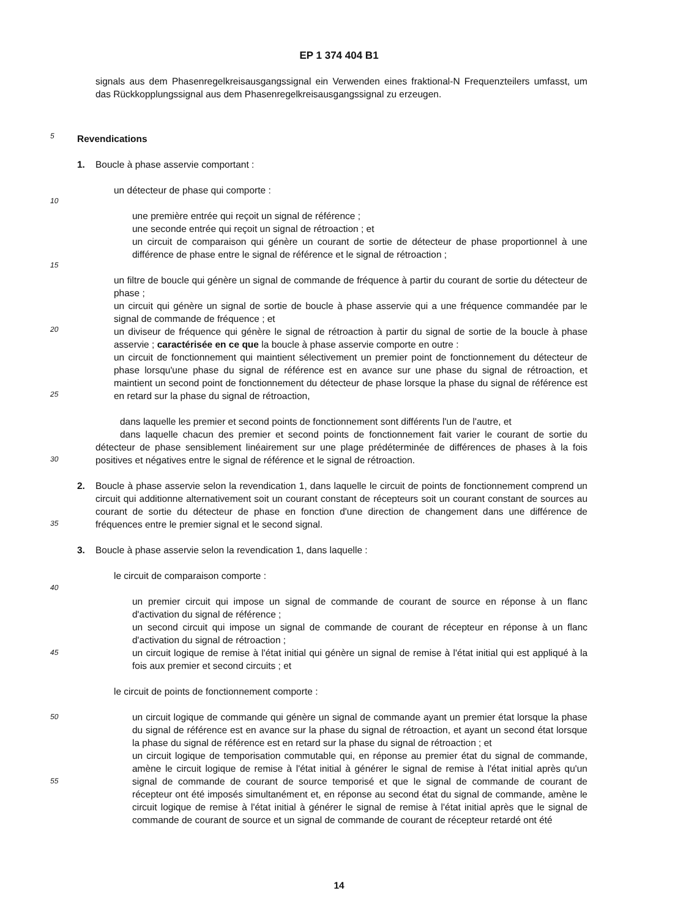EP 1 374 404 B1
signals aus dem Phasenregelkreisausgangssignal ein Verwenden eines fraktional-N Frequenzteilers umfasst, um das Rückkopplungssignal aus dem Phasenregelkreisausgangssignal zu erzeugen.
Revendications
1. Boucle à phase asservie comportant :
un détecteur de phase qui comporte :
une première entrée qui reçoit un signal de référence ;
une seconde entrée qui reçoit un signal de rétroaction ; et
un circuit de comparaison qui génère un courant de sortie de détecteur de phase proportionnel à une différence de phase entre le signal de référence et le signal de rétroaction ;
un filtre de boucle qui génère un signal de commande de fréquence à partir du courant de sortie du détecteur de phase ;
un circuit qui génère un signal de sortie de boucle à phase asservie qui a une fréquence commandée par le signal de commande de fréquence ; et
un diviseur de fréquence qui génère le signal de rétroaction à partir du signal de sortie de la boucle à phase asservie ; caractérisée en ce que la boucle à phase asservie comporte en outre :
un circuit de fonctionnement qui maintient sélectivement un premier point de fonctionnement du détecteur de phase lorsqu'une phase du signal de référence est en avance sur une phase du signal de rétroaction, et maintient un second point de fonctionnement du détecteur de phase lorsque la phase du signal de référence est en retard sur la phase du signal de rétroaction,
dans laquelle les premier et second points de fonctionnement sont différents l'un de l'autre, et
dans laquelle chacun des premier et second points de fonctionnement fait varier le courant de sortie du détecteur de phase sensiblement linéairement sur une plage prédéterminée de différences de phases à la fois positives et négatives entre le signal de référence et le signal de rétroaction.
2. Boucle à phase asservie selon la revendication 1, dans laquelle le circuit de points de fonctionnement comprend un circuit qui additionne alternativement soit un courant constant de récepteurs soit un courant constant de sources au courant de sortie du détecteur de phase en fonction d'une direction de changement dans une différence de fréquences entre le premier signal et le second signal.
3. Boucle à phase asservie selon la revendication 1, dans laquelle :
le circuit de comparaison comporte :
un premier circuit qui impose un signal de commande de courant de source en réponse à un flanc d'activation du signal de référence ;
un second circuit qui impose un signal de commande de courant de récepteur en réponse à un flanc d'activation du signal de rétroaction ;
un circuit logique de remise à l'état initial qui génère un signal de remise à l'état initial qui est appliqué à la fois aux premier et second circuits ; et
le circuit de points de fonctionnement comporte :
un circuit logique de commande qui génère un signal de commande ayant un premier état lorsque la phase du signal de référence est en avance sur la phase du signal de rétroaction, et ayant un second état lorsque la phase du signal de référence est en retard sur la phase du signal de rétroaction ; et
un circuit logique de temporisation commutable qui, en réponse au premier état du signal de commande, amène le circuit logique de remise à l'état initial à générer le signal de remise à l'état initial après qu'un signal de commande de courant de source temporisé et que le signal de commande de courant de récepteur ont été imposés simultanément et, en réponse au second état du signal de commande, amène le circuit logique de remise à l'état initial à générer le signal de remise à l'état initial après que le signal de commande de courant de source et un signal de commande de courant de récepteur retardé ont été
5
10
15
20
25
30
35
40
45
50
55
14